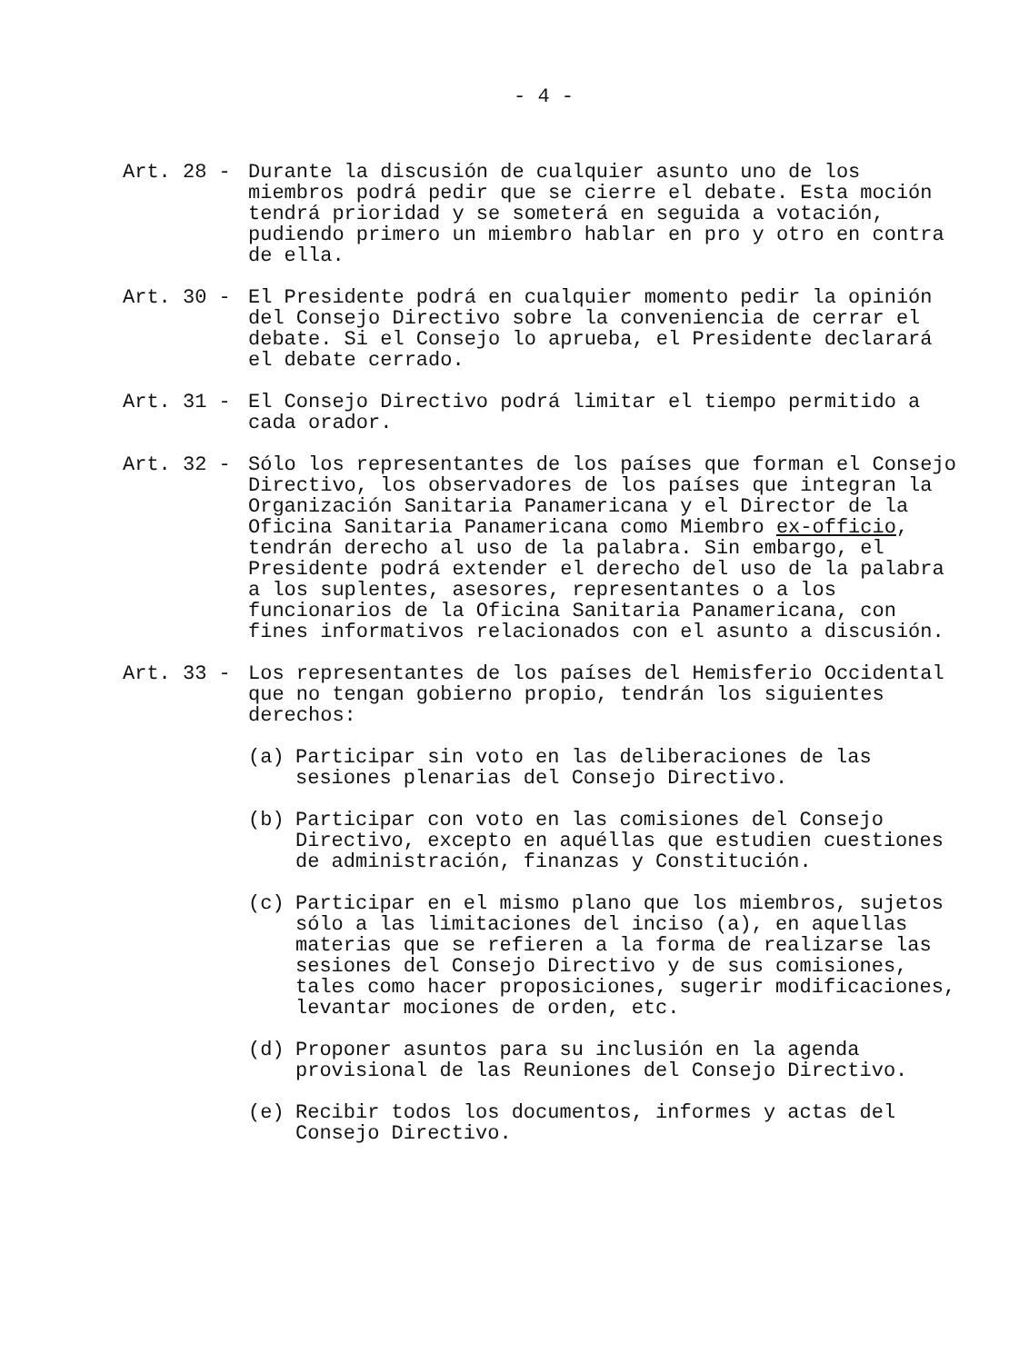- 4 -
Art. 28 -
Durante la discusión de cualquier asunto uno de los miembros podrá pedir que se cierre el debate. Esta moción tendrá prioridad y se someterá en seguida a votación, pudiendo primero un miembro hablar en pro y otro en contra de ella.
Art. 30 -
El Presidente podrá en cualquier momento pedir la opinión del Consejo Directivo sobre la conveniencia de cerrar el debate. Si el Consejo lo aprueba, el Presidente declarará el debate cerrado.
Art. 31 -
El Consejo Directivo podrá limitar el tiempo permitido a cada orador.
Art. 32 -
Sólo los representantes de los países que forman el Consejo Directivo, los observadores de los países que integran la Organización Sanitaria Panamericana y el Director de la Oficina Sanitaria Panamericana como Miembro ex-officio, tendrán derecho al uso de la palabra. Sin embargo, el Presidente podrá extender el derecho del uso de la palabra a los suplentes, asesores, representantes o a los funcionarios de la Oficina Sanitaria Panamericana, con fines informativos relacionados con el asunto a discusión.
Art. 33 -
Los representantes de los países del Hemisferio Occidental que no tengan gobierno propio, tendrán los siguientes derechos:
(a) Participar sin voto en las deliberaciones de las sesiones plenarias del Consejo Directivo.
(b) Participar con voto en las comisiones del Consejo Directivo, excepto en aquéllas que estudien cuestiones de administración, finanzas y Constitución.
(c) Participar en el mismo plano que los miembros, sujetos sólo a las limitaciones del inciso (a), en aquellas materias que se refieren a la forma de realizarse las sesiones del Consejo Directivo y de sus comisiones, tales como hacer proposiciones, sugerir modificaciones, levantar mociones de orden, etc.
(d) Proponer asuntos para su inclusión en la agenda provisional de las Reuniones del Consejo Directivo.
(e) Recibir todos los documentos, informes y actas del Consejo Directivo.